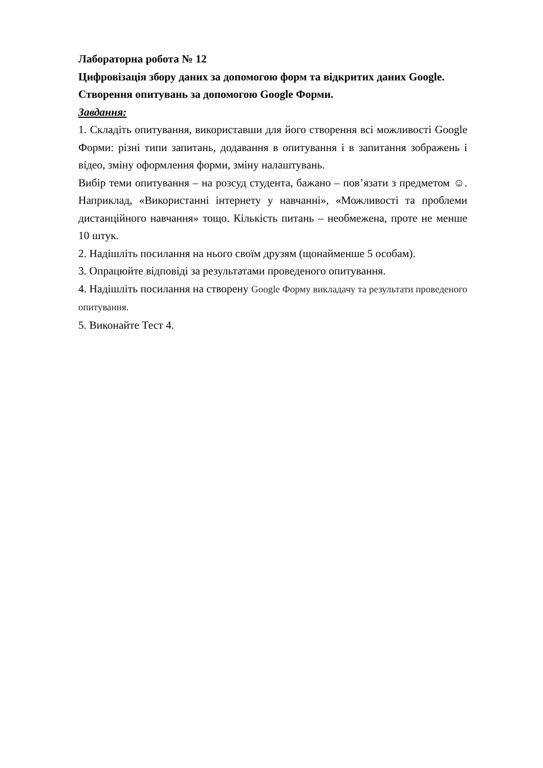Лабораторна робота № 12
Цифровізація збору даних за допомогою форм та відкритих даних Google. Створення опитувань за допомогою Google Форми.
Завдання:
1. Складіть опитування, використавши для його створення всі можливості Google Форми: різні типи запитань, додавання в опитування і в запитання зображень і відео, зміну оформлення форми, зміну налаштувань.
Вибір теми опитування – на розсуд студента, бажано – пов’язати з предметом ☺. Наприклад, «Використанні інтернету у навчанні», «Можливості та проблеми дистанційного навчання» тощо. Кількість питань – необмежена, проте не менше 10 штук.
2. Надішліть посилання на нього своїм друзям (щонайменше 5 особам).
3. Опрацюйте відповіді за результатами проведеного опитування.
4. Надішліть посилання на створену Google Форму викладачу та результати проведеного опитування.
5. Виконайте Тест 4.